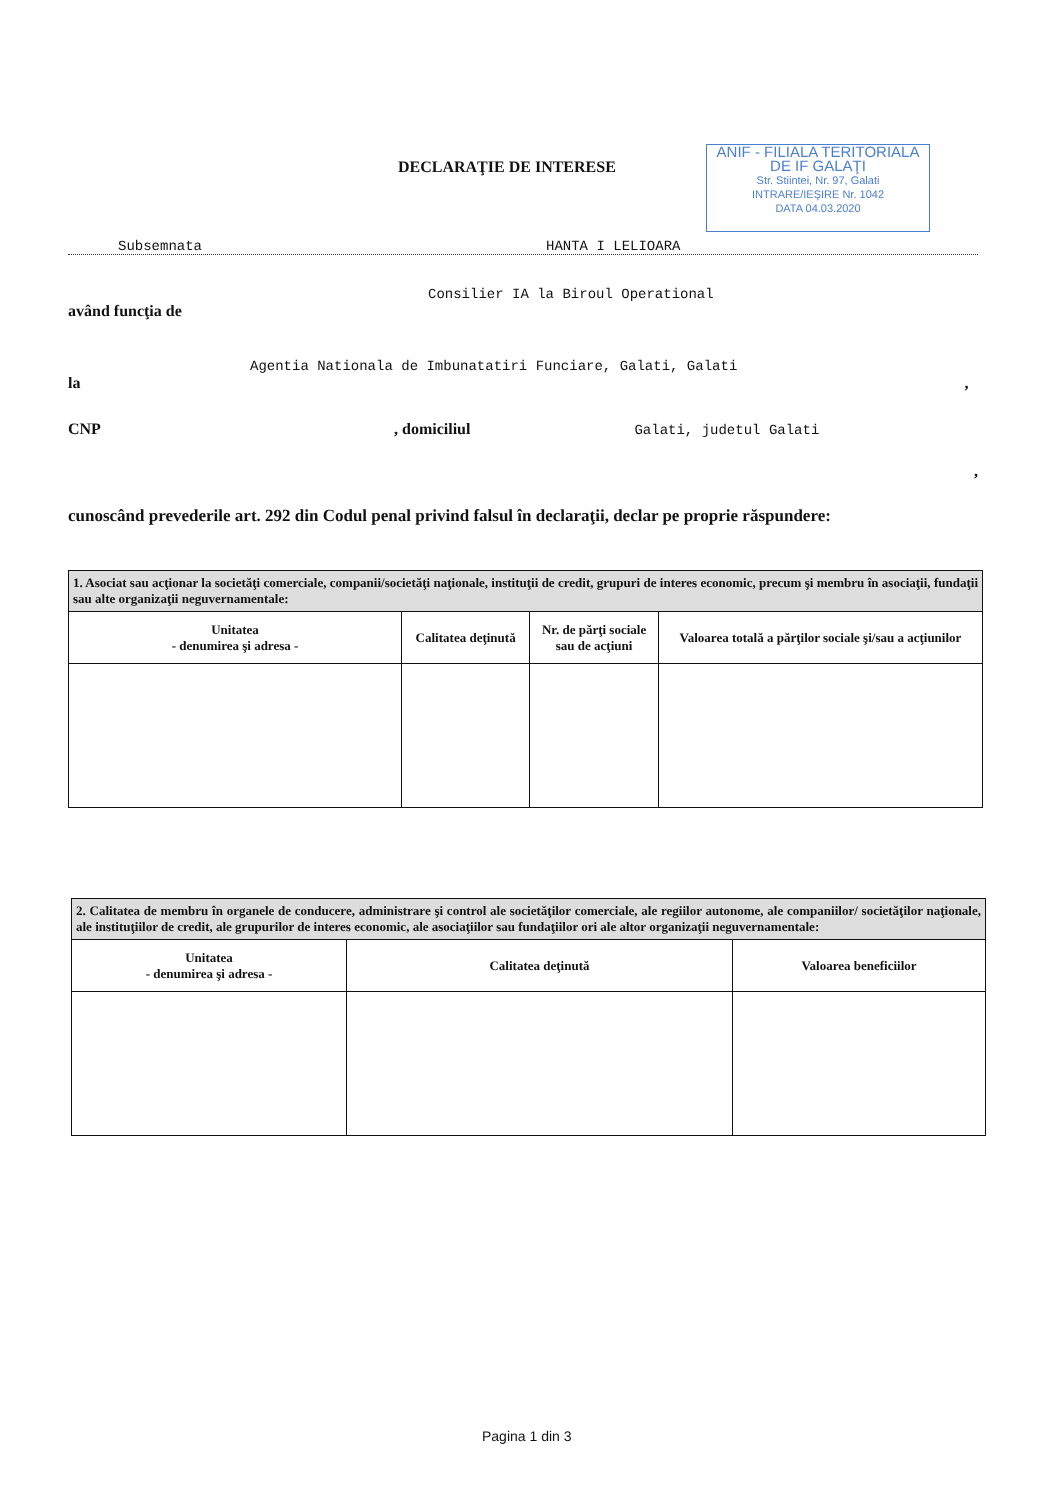DECLARAŢIE DE INTERESE
ANIF - FILIALA TERITORIALA DE IF GALAŢI
Str. Stiintei, Nr. 97, Galati
INTRARE/IEŞIRE Nr. 1042
DATA 04.03.2020
Subsemnata HANTA I LELIOARA
Consilier IA la Biroul Operational
având funcţia de
Agentia Nationala de Imbunatatiri Funciare, Galati, Galati
la ,
CNP , domiciliul Galati, judetul Galati
,
cunoscând prevederile art. 292 din Codul penal privind falsul în declaraţii, declar pe proprie răspundere:
| 1. Asociat sau acţionar la societăţi comerciale, companii/societăţi naţionale, instituţii de credit, grupuri de interes economic, precum şi membru în asociaţii, fundaţii sau alte organizaţii neguvernamentale: | | | |
| Unitatea - denumirea şi adresa - | Calitatea deţinută | Nr. de părţi sociale sau de acţiuni | Valoarea totală a părţilor sociale şi/sau a acţiunilor |
| 2. Calitatea de membru în organele de conducere, administrare şi control ale societăţilor comerciale, ale regiilor autonome, ale companiilor/ societăţilor naţionale, ale instituţiilor de credit, ale grupurilor de interes economic, ale asociaţiilor sau fundaţiilor ori ale altor organizaţii neguvernamentale: | | |
| Unitatea - denumirea şi adresa - | Calitatea deţinută | Valoarea beneficiilor |
Pagina 1 din 3